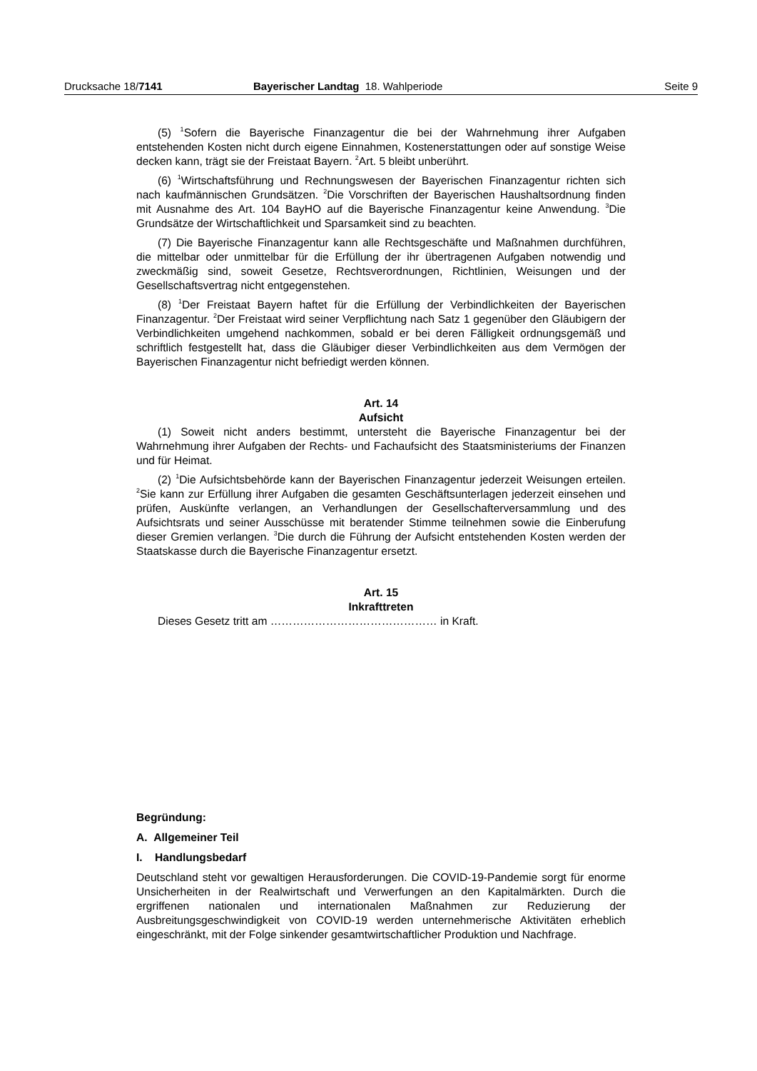Drucksache 18/7141 Bayerischer Landtag 18. Wahlperiode Seite 9
(5) <sup>1</sup>Sofern die Bayerische Finanzagentur die bei der Wahrnehmung ihrer Aufgaben entstehenden Kosten nicht durch eigene Einnahmen, Kostenerstattungen oder auf sonstige Weise decken kann, trägt sie der Freistaat Bayern. <sup>2</sup>Art. 5 bleibt unberührt.
(6) <sup>1</sup>Wirtschaftsführung und Rechnungswesen der Bayerischen Finanzagentur richten sich nach kaufmännischen Grundsätzen. <sup>2</sup>Die Vorschriften der Bayerischen Haushaltsordnung finden mit Ausnahme des Art. 104 BayHO auf die Bayerische Finanzagentur keine Anwendung. <sup>3</sup>Die Grundsätze der Wirtschaftlichkeit und Sparsamkeit sind zu beachten.
(7) Die Bayerische Finanzagentur kann alle Rechtsgeschäfte und Maßnahmen durchführen, die mittelbar oder unmittelbar für die Erfüllung der ihr übertragenen Aufgaben notwendig und zweckmäßig sind, soweit Gesetze, Rechtsverordnungen, Richtlinien, Weisungen und der Gesellschaftsvertrag nicht entgegenstehen.
(8) <sup>1</sup>Der Freistaat Bayern haftet für die Erfüllung der Verbindlichkeiten der Bayerischen Finanzagentur. <sup>2</sup>Der Freistaat wird seiner Verpflichtung nach Satz 1 gegenüber den Gläubigern der Verbindlichkeiten umgehend nachkommen, sobald er bei deren Fälligkeit ordnungsgemäß und schriftlich festgestellt hat, dass die Gläubiger dieser Verbindlichkeiten aus dem Vermögen der Bayerischen Finanzagentur nicht befriedigt werden können.
Art. 14
Aufsicht
(1) Soweit nicht anders bestimmt, untersteht die Bayerische Finanzagentur bei der Wahrnehmung ihrer Aufgaben der Rechts- und Fachaufsicht des Staatsministeriums der Finanzen und für Heimat.
(2) <sup>1</sup>Die Aufsichtsbehörde kann der Bayerischen Finanzagentur jederzeit Weisungen erteilen. <sup>2</sup>Sie kann zur Erfüllung ihrer Aufgaben die gesamten Geschäftsunterlagen jederzeit einsehen und prüfen, Auskünfte verlangen, an Verhandlungen der Gesellschafterversammlung und des Aufsichtsrats und seiner Ausschüsse mit beratender Stimme teilnehmen sowie die Einberufung dieser Gremien verlangen. <sup>3</sup>Die durch die Führung der Aufsicht entstehenden Kosten werden der Staatskasse durch die Bayerische Finanzagentur ersetzt.
Art. 15
Inkrafttreten
Dieses Gesetz tritt am ……………………………………… in Kraft.
Begründung:
A. Allgemeiner Teil
I. Handlungsbedarf
Deutschland steht vor gewaltigen Herausforderungen. Die COVID-19-Pandemie sorgt für enorme Unsicherheiten in der Realwirtschaft und Verwerfungen an den Kapitalmärkten. Durch die ergriffenen nationalen und internationalen Maßnahmen zur Reduzierung der Ausbreitungsgeschwindigkeit von COVID-19 werden unternehmerische Aktivitäten erheblich eingeschränkt, mit der Folge sinkender gesamtwirtschaftlicher Produktion und Nachfrage.